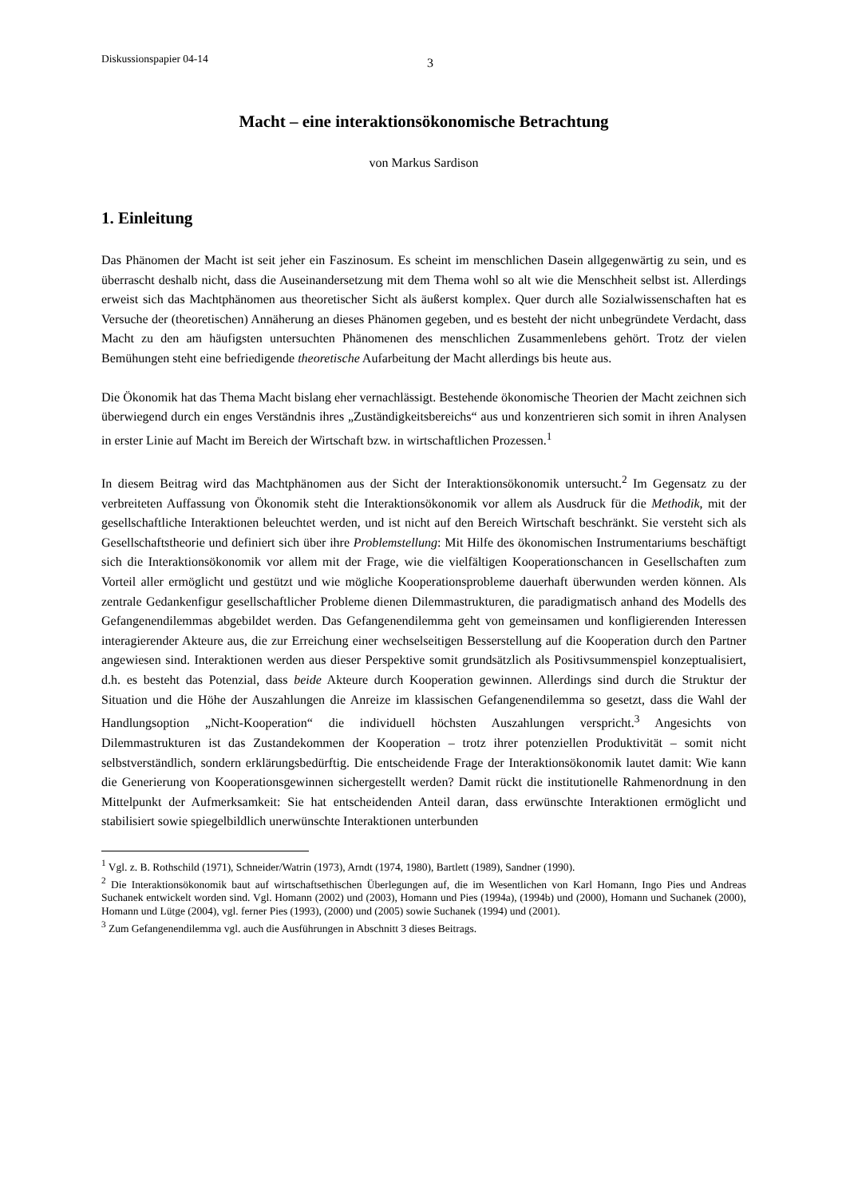Diskussionspapier 04-14 3
Macht – eine interaktionsökonomische Betrachtung
von Markus Sardison
1. Einleitung
Das Phänomen der Macht ist seit jeher ein Faszinosum. Es scheint im menschlichen Dasein allgegenwärtig zu sein, und es überrascht deshalb nicht, dass die Auseinandersetzung mit dem Thema wohl so alt wie die Menschheit selbst ist. Allerdings erweist sich das Machtphänomen aus theoretischer Sicht als äußerst komplex. Quer durch alle Sozialwissenschaften hat es Versuche der (theoretischen) Annäherung an dieses Phänomen gegeben, und es besteht der nicht unbegründete Verdacht, dass Macht zu den am häufigsten untersuchten Phänomenen des menschlichen Zusammenlebens gehört. Trotz der vielen Bemühungen steht eine befriedigende theoretische Aufarbeitung der Macht allerdings bis heute aus.
Die Ökonomik hat das Thema Macht bislang eher vernachlässigt. Bestehende ökonomische Theorien der Macht zeichnen sich überwiegend durch ein enges Verständnis ihres „Zuständigkeitsbereichs“ aus und konzentrieren sich somit in ihren Analysen in erster Linie auf Macht im Bereich der Wirtschaft bzw. in wirtschaftlichen Prozessen.<sup>1</sup>
In diesem Beitrag wird das Machtphänomen aus der Sicht der Interaktionsökonomik untersucht.<sup>2</sup> Im Gegensatz zu der verbreiteten Auffassung von Ökonomik steht die Interaktionsökonomik vor allem als Ausdruck für die Methodik, mit der gesellschaftliche Interaktionen beleuchtet werden, und ist nicht auf den Bereich Wirtschaft beschränkt. Sie versteht sich als Gesellschaftstheorie und definiert sich über ihre Problemstellung: Mit Hilfe des ökonomischen Instrumentariums beschäftigt sich die Interaktionsökonomik vor allem mit der Frage, wie die vielfältigen Kooperationschancen in Gesellschaften zum Vorteil aller ermöglicht und gestützt und wie mögliche Kooperationsprobleme dauerhaft überwunden werden können. Als zentrale Gedankenfigur gesellschaftlicher Probleme dienen Dilemmastrukturen, die paradigmatisch anhand des Modells des Gefangenendilemmas abgebildet werden. Das Gefangenendilemma geht von gemeinsamen und konfligierenden Interessen interagierender Akteure aus, die zur Erreichung einer wechselseitigen Besserstellung auf die Kooperation durch den Partner angewiesen sind. Interaktionen werden aus dieser Perspektive somit grundsätzlich als Positivsummenspiel konzeptualisiert, d.h. es besteht das Potenzial, dass beide Akteure durch Kooperation gewinnen. Allerdings sind durch die Struktur der Situation und die Höhe der Auszahlungen die Anreize im klassischen Gefangenendilemma so gesetzt, dass die Wahl der Handlungsoption „Nicht-Kooperation“ die individuell höchsten Auszahlungen verspricht.<sup>3</sup> Angesichts von Dilemmastrukturen ist das Zustandekommen der Kooperation – trotz ihrer potenziellen Produktivität – somit nicht selbstverständlich, sondern erklärungsbedürftig. Die entscheidende Frage der Interaktionsökonomik lautet damit: Wie kann die Generierung von Kooperationsgewinnen sichergestellt werden? Damit rückt die institutionelle Rahmenordnung in den Mittelpunkt der Aufmerksamkeit: Sie hat entscheidenden Anteil daran, dass erwünschte Interaktionen ermöglicht und stabilisiert sowie spiegelbildlich unerwünschte Interaktionen unterbunden
<sup>1</sup> Vgl. z. B. Rothschild (1971), Schneider/Watrin (1973), Arndt (1974, 1980), Bartlett (1989), Sandner (1990).
<sup>2</sup> Die Interaktionsökonomik baut auf wirtschaftsethischen Überlegungen auf, die im Wesentlichen von Karl Homann, Ingo Pies und Andreas Suchanek entwickelt worden sind. Vgl. Homann (2002) und (2003), Homann und Pies (1994a), (1994b) und (2000), Homann und Suchanek (2000), Homann und Lütge (2004), vgl. ferner Pies (1993), (2000) und (2005) sowie Suchanek (1994) und (2001).
<sup>3</sup> Zum Gefangenendilemma vgl. auch die Ausführungen in Abschnitt 3 dieses Beitrags.